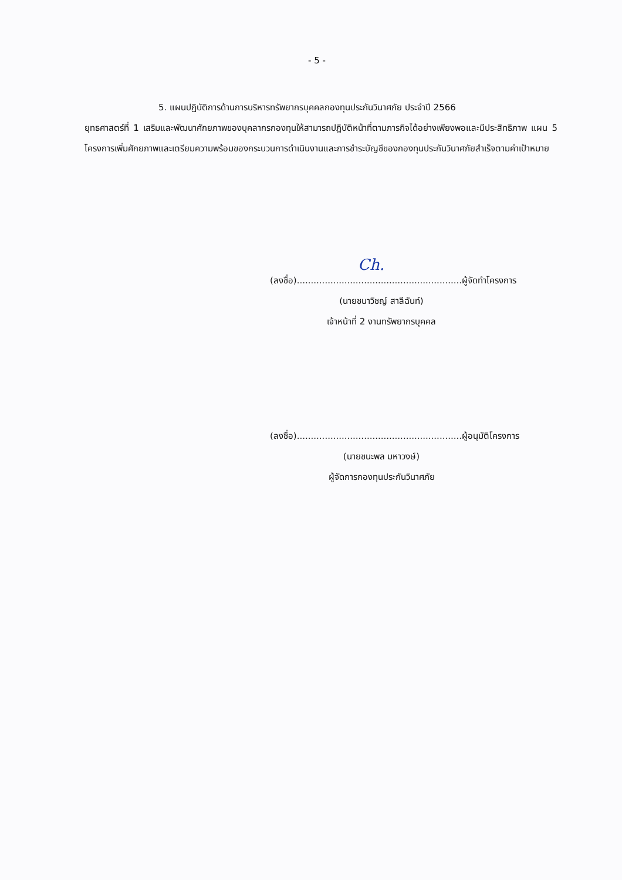- 5 -
5. แผนปฏิบัติการด้านการบริหารทรัพยากรบุคคลกองทุนประกันวินาศภัย ประจำปี 2566
ยุทธศาสตร์ที่ 1 เสริมและพัฒนาศักยภาพของบุคลากรกองทุนให้สามารถปฏิบัติหน้าที่ตามภารกิจได้อย่างเพียงพอและมีประสิทธิภาพ แผน 5 โครงการเพิ่มศักยภาพและเตรียมความพร้อมของกระบวนการดำเนินงานและการชำระบัญชีของกองทุนประกันวินาศภัยสำเร็จตามค่าเป้าหมาย
Ch.
(ลงชื่อ)...........................................................ผู้จัดทำโครงการ
(นายชนาวิชญ์ สาลีฉันท์)
เจ้าหน้าที่ 2 งานทรัพยากรบุคคล
(ลงชื่อ)...........................................................ผู้อนุมัติโครงการ
(นายชนะพล มหาวงษ์)
ผู้จัดการกองทุนประกันวินาศภัย